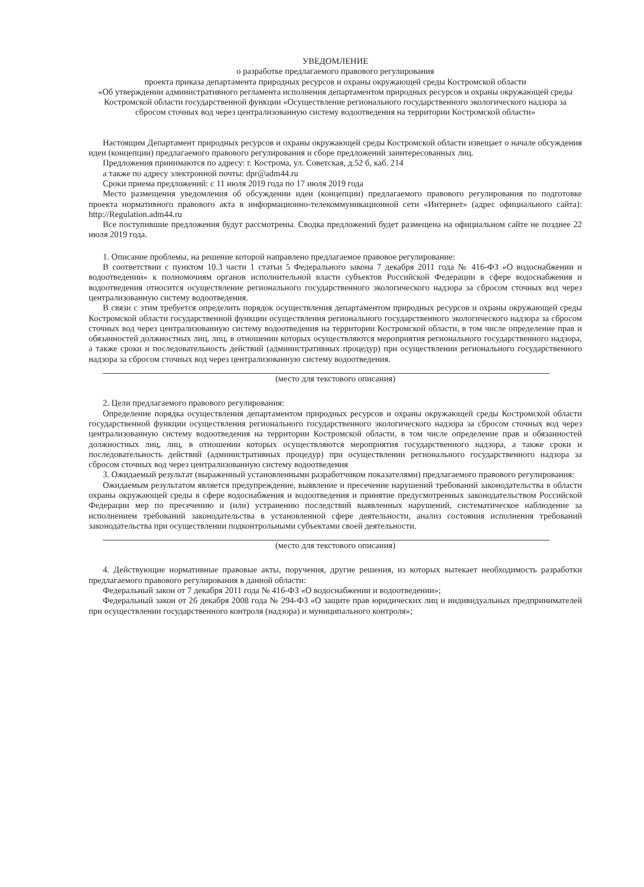УВЕДОМЛЕНИЕ
о разработке предлагаемого правового регулирования
проекта приказа департамента природных ресурсов и охраны окружающей среды Костромской области
«Об утверждении административного регламента исполнения департаментом природных ресурсов и охраны окружающей среды Костромской области государственной функции «Осуществление регионального государственного экологического надзора за сбросом сточных вод через централизованную систему водоотведения на территории Костромской области»
Настоящим Департамент природных ресурсов и охраны окружающей среды Костромской области извещает о начале обсуждения идеи (концепции) предлагаемого правового регулирования и сборе предложений заинтересованных лиц.
Предложения принимаются по адресу: г. Кострома, ул. Советская, д.52 б, каб. 214
а также по адресу электронной почты: dpr@adm44.ru
Сроки приема предложений: с 11 июля 2019 года по 17 июля 2019 года
Место размещения уведомления об обсуждении идеи (концепции) предлагаемого правового регулирования по подготовке проекта нормативного правового акта в информационно-телекоммуникационной сети «Интернет» (адрес официального сайта): http://Regulation.adm44.ru
Все поступившие предложения будут рассмотрены. Сводка предложений будет размещена на официальном сайте не позднее 22 июля 2019 года.
1. Описание проблемы, на решение которой направлено предлагаемое правовое регулирование:
В соответствии с пунктом 10.3 части 1 статьи 5 Федерального закона 7 декабря 2011 года № 416-ФЗ «О водоснабжении и водоотведении» к полномочиям органов исполнительной власти субъектов Российской Федерации в сфере водоснабжения и водоотведения относится осуществление регионального государственного экологического надзора за сбросом сточных вод через централизованную систему водоотведения.
В связи с этим требуется определить порядок осуществления департаментом природных ресурсов и охраны окружающей среды Костромской области государственной функции осуществления регионального государственного экологического надзора за сбросом сточных вод через централизованную систему водоотведения на территории Костромской области, в том числе определение прав и обязанностей должностных лиц, лиц, в отношении которых осуществляются мероприятия регионального государственного надзора, а также сроки и последовательность действий (административных процедур) при осуществлении регионального государственного надзора за сбросом сточных вод через централизованную систему водоотведения.
(место для текстового описания)
2. Цели предлагаемого правового регулирования:
Определение порядка осуществления департаментом природных ресурсов и охраны окружающей среды Костромской области государственной функции осуществления регионального государственного экологического надзора за сбросом сточных вод через централизованную систему водоотведения на территории Костромской области, в том числе определение прав и обязанностей должностных лиц, лиц, в отношении которых осуществляются мероприятия государственного надзора, а также сроки и последовательность действий (административных процедур) при осуществлении регионального государственного надзора за сбросом сточных вод через централизованную систему водоотведения
3. Ожидаемый результат (выраженный установленными разработчиком показателями) предлагаемого правового регулирования:
Ожидаемым результатом является предупреждение, выявление и пресечение нарушений требований законодательства в области охраны окружающей среды в сфере водоснабжения и водоотведения и принятие предусмотренных законодательством Российской Федерации мер по пресечению и (или) устранению последствий выявленных нарушений, систематическое наблюдение за исполнением требований законодательства в установленной сфере деятельности, анализ состояния исполнения требований законодательства при осуществлении подконтрольными субъектами своей деятельности.
(место для текстового описания)
4. Действующие нормативные правовые акты, поручения, другие решения, из которых вытекает необходимость разработки предлагаемого правового регулирования в данной области:
Федеральный закон от 7 декабря 2011 года № 416-ФЗ «О водоснабжении и водоотведении»;
Федеральный закон от 26 декабря 2008 года № 294-ФЗ «О защите прав юридических лиц и индивидуальных предпринимателей при осуществлении государственного контроля (надзора) и муниципального контроля»;